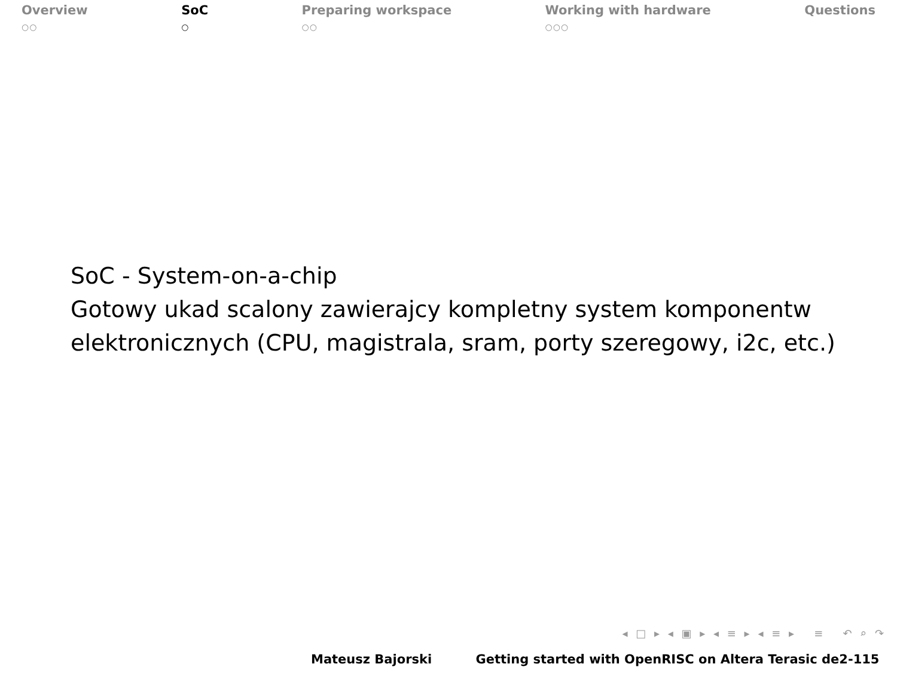Overview
○○
SoC
○
Preparing workspace
○○
Working with hardware
○○○
Questions
SoC - System-on-a-chip
Gotowy ukad scalony zawierajcy kompletny system komponentw
elektronicznych (CPU, magistrala, sram, porty szeregowy, i2c, etc.)
◂ □ ▸ ◂ ▣ ▸ ◂ ≡ ▸ ◂ ≡ ▸ ≡ ↶ ⌕ ↷
Mateusz Bajorski Getting started with OpenRISC on Altera Terasic de2-115